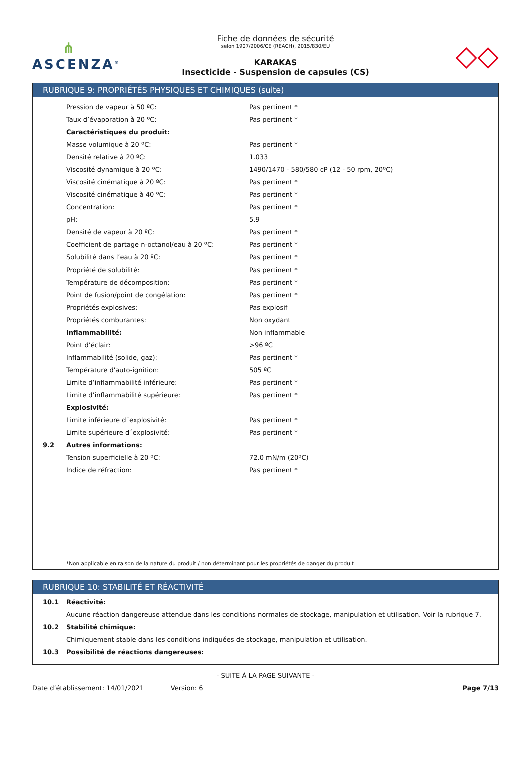⋔
ASCENZA<sup>®</sup>
Fiche de données de sécurité
selon 1907/2006/CE (REACH), 2015/830/EU
KARAKAS
Insecticide - Suspension de capsules (CS)
◇◇
RUBRIQUE 9: PROPRIÉTÉS PHYSIQUES ET CHIMIQUES (suite)
| | Pression de vapeur à 50 ºC: | Pas pertinent * |
| | Taux d’évaporation à 20 ºC: | Pas pertinent * |
| | Caractéristiques du produit: | |
| | Masse volumique à 20 ºC: | Pas pertinent * |
| | Densité relative à 20 ºC: | 1.033 |
| | Viscosité dynamique à 20 ºC: | 1490/1470 - 580/580 cP (12 - 50 rpm, 20ºC) |
| | Viscosité cinématique à 20 ºC: | Pas pertinent * |
| | Viscosité cinématique à 40 ºC: | Pas pertinent * |
| | Concentration: | Pas pertinent * |
| | pH: | 5.9 |
| | Densité de vapeur à 20 ºC: | Pas pertinent * |
| | Coefficient de partage n-octanol/eau à 20 ºC: | Pas pertinent * |
| | Solubilité dans l’eau à 20 ºC: | Pas pertinent * |
| | Propriété de solubilité: | Pas pertinent * |
| | Température de décomposition: | Pas pertinent * |
| | Point de fusion/point de congélation: | Pas pertinent * |
| | Propriétés explosives: | Pas explosif |
| | Propriétés comburantes: | Non oxydant |
| | Inflammabilité: | Non inflammable |
| | Point d’éclair: | >96 ºC |
| | Inflammabilité (solide, gaz): | Pas pertinent * |
| | Température d'auto-ignition: | 505 ºC |
| | Limite d’inflammabilité inférieure: | Pas pertinent * |
| | Limite d’inflammabilité supérieure: | Pas pertinent * |
| | Explosivité: | |
| | Limite inférieure d´explosivité: | Pas pertinent * |
| | Limite supérieure d´explosivité: | Pas pertinent * |
| 9.2 | Autres informations: | |
| | Tension superficielle à 20 ºC: | 72.0 mN/m (20ºC) |
| | Indice de réfraction: | Pas pertinent * |
*Non applicable en raison de la nature du produit / non déterminant pour les propriétés de danger du produit
RUBRIQUE 10: STABILITÉ ET RÉACTIVITÉ
| 10.1 | Réactivité: |
| | Aucune réaction dangereuse attendue dans les conditions normales de stockage, manipulation et utilisation. Voir la rubrique 7. |
| 10.2 | Stabilité chimique: |
| | Chimiquement stable dans les conditions indiquées de stockage, manipulation et utilisation. |
| 10.3 | Possibilité de réactions dangereuses: |
- SUITE À LA PAGE SUIVANTE -
Date d’établissement: 14/01/2021 Version: 6 Page 7/13